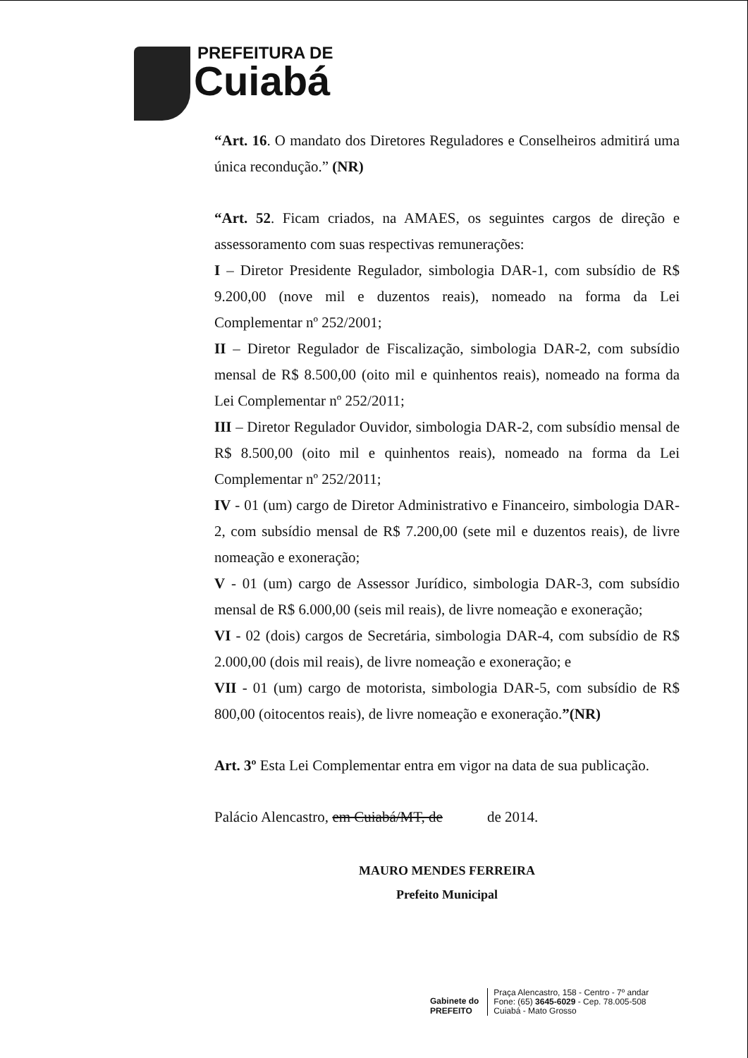PREFEITURA DE
Cuiabá
“Art. 16. O mandato dos Diretores Reguladores e Conselheiros admitirá uma única recondução.” (NR)
“Art. 52. Ficam criados, na AMAES, os seguintes cargos de direção e assessoramento com suas respectivas remunerações:
I – Diretor Presidente Regulador, simbologia DAR-1, com subsídio de R$ 9.200,00 (nove mil e duzentos reais), nomeado na forma da Lei Complementar nº 252/2001;
II – Diretor Regulador de Fiscalização, simbologia DAR-2, com subsídio mensal de R$ 8.500,00 (oito mil e quinhentos reais), nomeado na forma da Lei Complementar nº 252/2011;
III – Diretor Regulador Ouvidor, simbologia DAR-2, com subsídio mensal de R$ 8.500,00 (oito mil e quinhentos reais), nomeado na forma da Lei Complementar nº 252/2011;
IV - 01 (um) cargo de Diretor Administrativo e Financeiro, simbologia DAR-2, com subsídio mensal de R$ 7.200,00 (sete mil e duzentos reais), de livre nomeação e exoneração;
V - 01 (um) cargo de Assessor Jurídico, simbologia DAR-3, com subsídio mensal de R$ 6.000,00 (seis mil reais), de livre nomeação e exoneração;
VI - 02 (dois) cargos de Secretária, simbologia DAR-4, com subsídio de R$ 2.000,00 (dois mil reais), de livre nomeação e exoneração; e
VII - 01 (um) cargo de motorista, simbologia DAR-5, com subsídio de R$ 800,00 (oitocentos reais), de livre nomeação e exoneração.”(NR)
Art. 3º Esta Lei Complementar entra em vigor na data de sua publicação.
Palácio Alencastro, em Cuiabá/MT, de de 2014.
MAURO MENDES FERREIRA
Prefeito Municipal
Gabinete do
PREFEITO
Praça Alencastro, 158 - Centro - 7º andar
Fone: (65) 3645-6029 - Cep. 78.005-508
Cuiabá - Mato Grosso